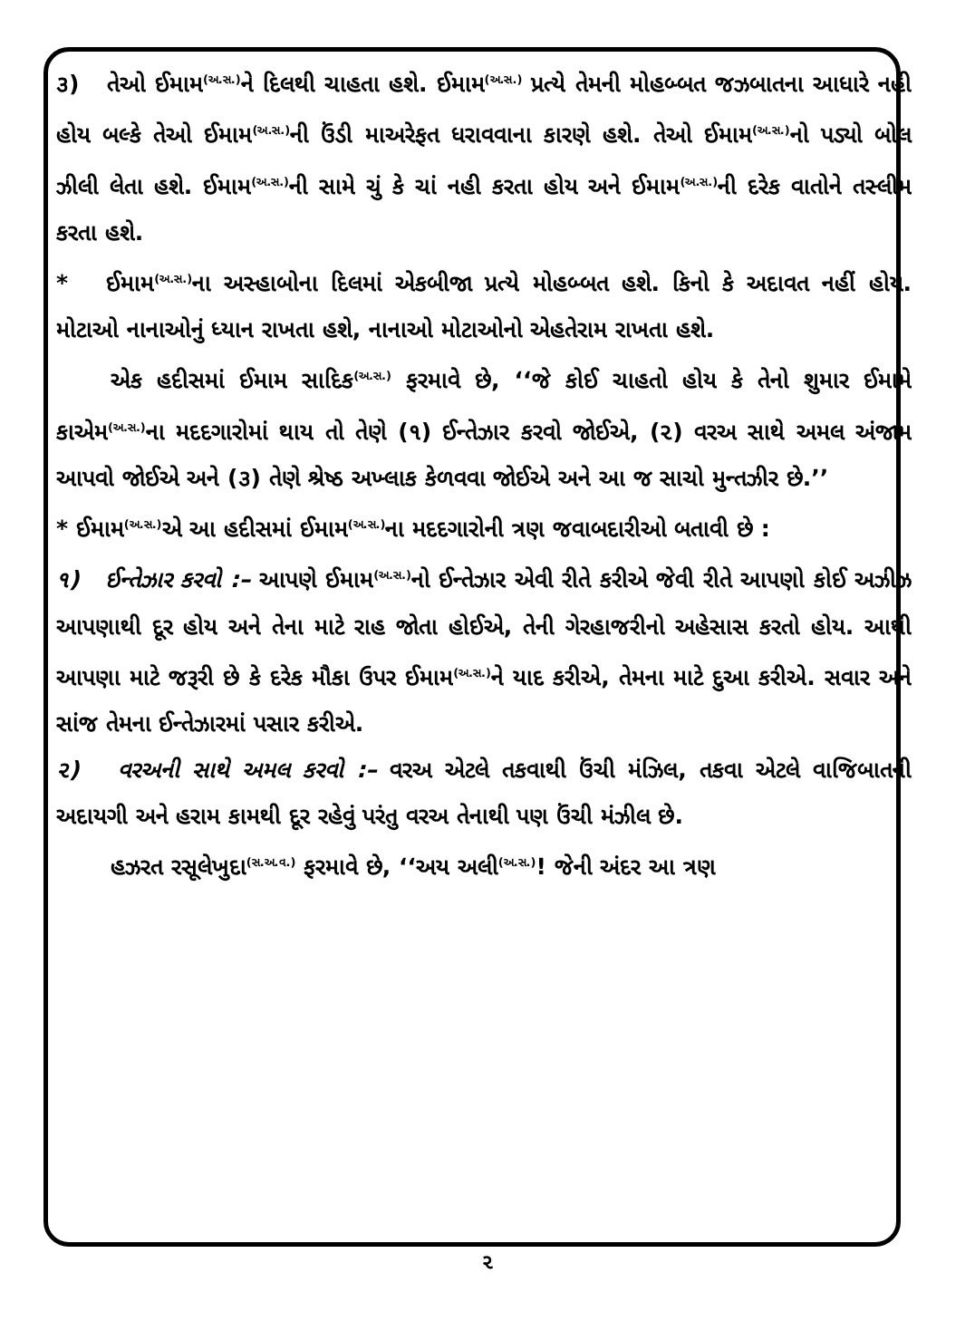૩) તેઓ ઈમામ<sup>(અ.સ.)</sup>ને દિલથી ચાહતા હશે. ઈમામ<sup>(અ.સ.)</sup> પ્રત્યે તેમની મોહબ્બત જઝબાતના આધારે નહી હોય બલ્કે તેઓ ઈમામ<sup>(અ.સ.)</sup>ની ઉંડી માઅરેફત ધરાવવાના કારણે હશે. તેઓ ઈમામ<sup>(અ.સ.)</sup>નો પડ્યો બોલ ઝીલી લેતા હશે. ઈમામ<sup>(અ.સ.)</sup>ની સામે ચું કે ચાં નહી કરતા હોય અને ઈમામ<sup>(અ.સ.)</sup>ની દરેક વાતોને તસ્લીમ કરતા હશે.
* ઈમામ<sup>(અ.સ.)</sup>ના અસ્હાબોના દિલમાં એકબીજા પ્રત્યે મોહબ્બત હશે. કિનો કે અદાવત નહીં હોય. મોટાઓ નાનાઓનું ધ્યાન રાખતા હશે, નાનાઓ મોટાઓનો એહતેરામ રાખતા હશે.
એક હદીસમાં ઈમામ સાદિક<sup>(અ.સ.)</sup> ફરમાવે છે, ‘‘જે કોઈ ચાહતો હોય કે તેનો શુમાર ઈમામે કાએમ<sup>(અ.સ.)</sup>ના મદદગારોમાં થાય તો તેણે (૧) ઈન્તેઝાર કરવો જોઈએ, (૨) વરઅ સાથે અમલ અંજામ આપવો જોઈએ અને (૩) તેણે શ્રેષ્ઠ અખ્લાક કેળવવા જોઈએ અને આ જ સાચો મુન્તઝીર છે.’’
* ઈમામ<sup>(અ.સ.)</sup>એ આ હદીસમાં ઈમામ<sup>(અ.સ.)</sup>ના મદદગારોની ત્રણ જવાબદારીઓ બતાવી છે :
૧) ઈન્તેઝાર કરવો :– આપણે ઈમામ<sup>(અ.સ.)</sup>નો ઈન્તેઝાર એવી રીતે કરીએ જેવી રીતે આપણો કોઈ અઝીઝ આપણાથી દૂર હોય અને તેના માટે રાહ જોતા હોઈએ, તેની ગેરહાજરીનો અહેસાસ કરતો હોય. આથી આપણા માટે જરૂરી છે કે દરેક મૌકા ઉપર ઈમામ<sup>(અ.સ.)</sup>ને યાદ કરીએ, તેમના માટે દુઆ કરીએ. સવાર અને સાંજ તેમના ઈન્તેઝારમાં પસાર કરીએ.
૨) વરઅની સાથે અમલ કરવો :– વરઅ એટલે તકવાથી ઉંચી મંઝિલ, તકવા એટલે વાજિબાતની અદાયગી અને હરામ કામથી દૂર રહેવું પરંતુ વરઅ તેનાથી પણ ઉંચી મંઝીલ છે.
હઝરત રસૂલેખુદા<sup>(સ.અ.વ.)</sup> ફરમાવે છે, ‘‘અય અલી<sup>(અ.સ.)</sup>! જેની અંદર આ ત્રણ
૨